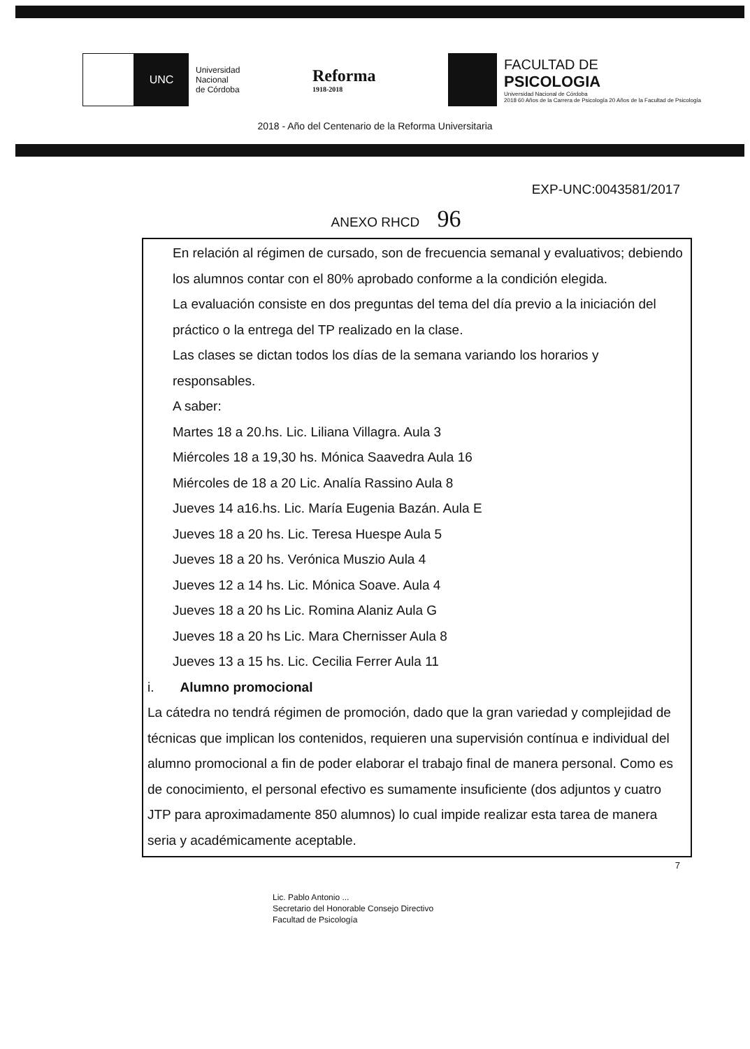UNC
Universidad
Nacional
de Córdoba
Reforma
1918-2018
FACULTAD DE
PSICOLOGIA
Universidad Nacional de Córdoba
2018 60 Años de la Carrera de Psicología 20 Años de la Facultad de Psicología
2018 - Año del Centenario de la Reforma Universitaria
EXP-UNC:0043581/2017
ANEXO RHCD 96
En relación al régimen de cursado, son de frecuencia semanal y evaluativos; debiendo los alumnos contar con el 80% aprobado conforme a la condición elegida.
La evaluación consiste en dos preguntas del tema del día previo a la iniciación del práctico o la entrega del TP realizado en la clase.
Las clases se dictan todos los días de la semana variando los horarios y responsables.
A saber:
Martes 18 a 20.hs. Lic. Liliana Villagra. Aula 3
Miércoles 18 a 19,30 hs. Mónica Saavedra Aula 16
Miércoles de 18 a 20 Lic. Analía Rassino Aula 8
Jueves 14 a16.hs. Lic. María Eugenia Bazán. Aula E
Jueves 18 a 20 hs. Lic. Teresa Huespe Aula 5
Jueves 18 a 20 hs. Verónica Muszio Aula 4
Jueves 12 a 14 hs. Lic. Mónica Soave. Aula 4
Jueves 18 a 20 hs Lic. Romina Alaniz Aula G
Jueves 18 a 20 hs Lic. Mara Chernisser Aula 8
Jueves 13 a 15 hs. Lic. Cecilia Ferrer Aula 11
i. Alumno promocional
La cátedra no tendrá régimen de promoción, dado que la gran variedad y complejidad de técnicas que implican los contenidos, requieren una supervisión contínua e individual del alumno promocional a fin de poder elaborar el trabajo final de manera personal. Como es de conocimiento, el personal efectivo es sumamente insuficiente (dos adjuntos y cuatro JTP para aproximadamente 850 alumnos) lo cual impide realizar esta tarea de manera seria y académicamente aceptable.
7
Lic. Pablo Antonio ...
Secretario del Honorable Consejo Directivo
Facultad de Psicología